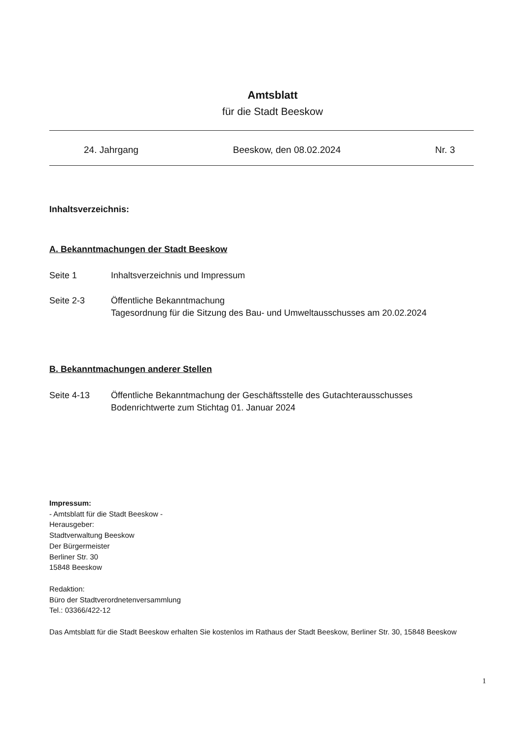Amtsblatt
für die Stadt Beeskow
24. Jahrgang Beeskow, den 08.02.2024 Nr. 3
Inhaltsverzeichnis:
A. Bekanntmachungen der Stadt Beeskow
Seite 1 Inhaltsverzeichnis und Impressum
Seite 2-3 Öffentliche Bekanntmachung
Tagesordnung für die Sitzung des Bau- und Umweltausschusses am 20.02.2024
B. Bekanntmachungen anderer Stellen
Seite 4-13 Öffentliche Bekanntmachung der Geschäftsstelle des Gutachterausschusses
Bodenrichtwerte zum Stichtag 01. Januar 2024
Impressum:
- Amtsblatt für die Stadt Beeskow -
Herausgeber:
Stadtverwaltung Beeskow
Der Bürgermeister
Berliner Str. 30
15848 Beeskow
Redaktion:
Büro der Stadtverordnetenversammlung
Tel.: 03366/422-12
Das Amtsblatt für die Stadt Beeskow erhalten Sie kostenlos im Rathaus der Stadt Beeskow, Berliner Str. 30, 15848 Beeskow
1